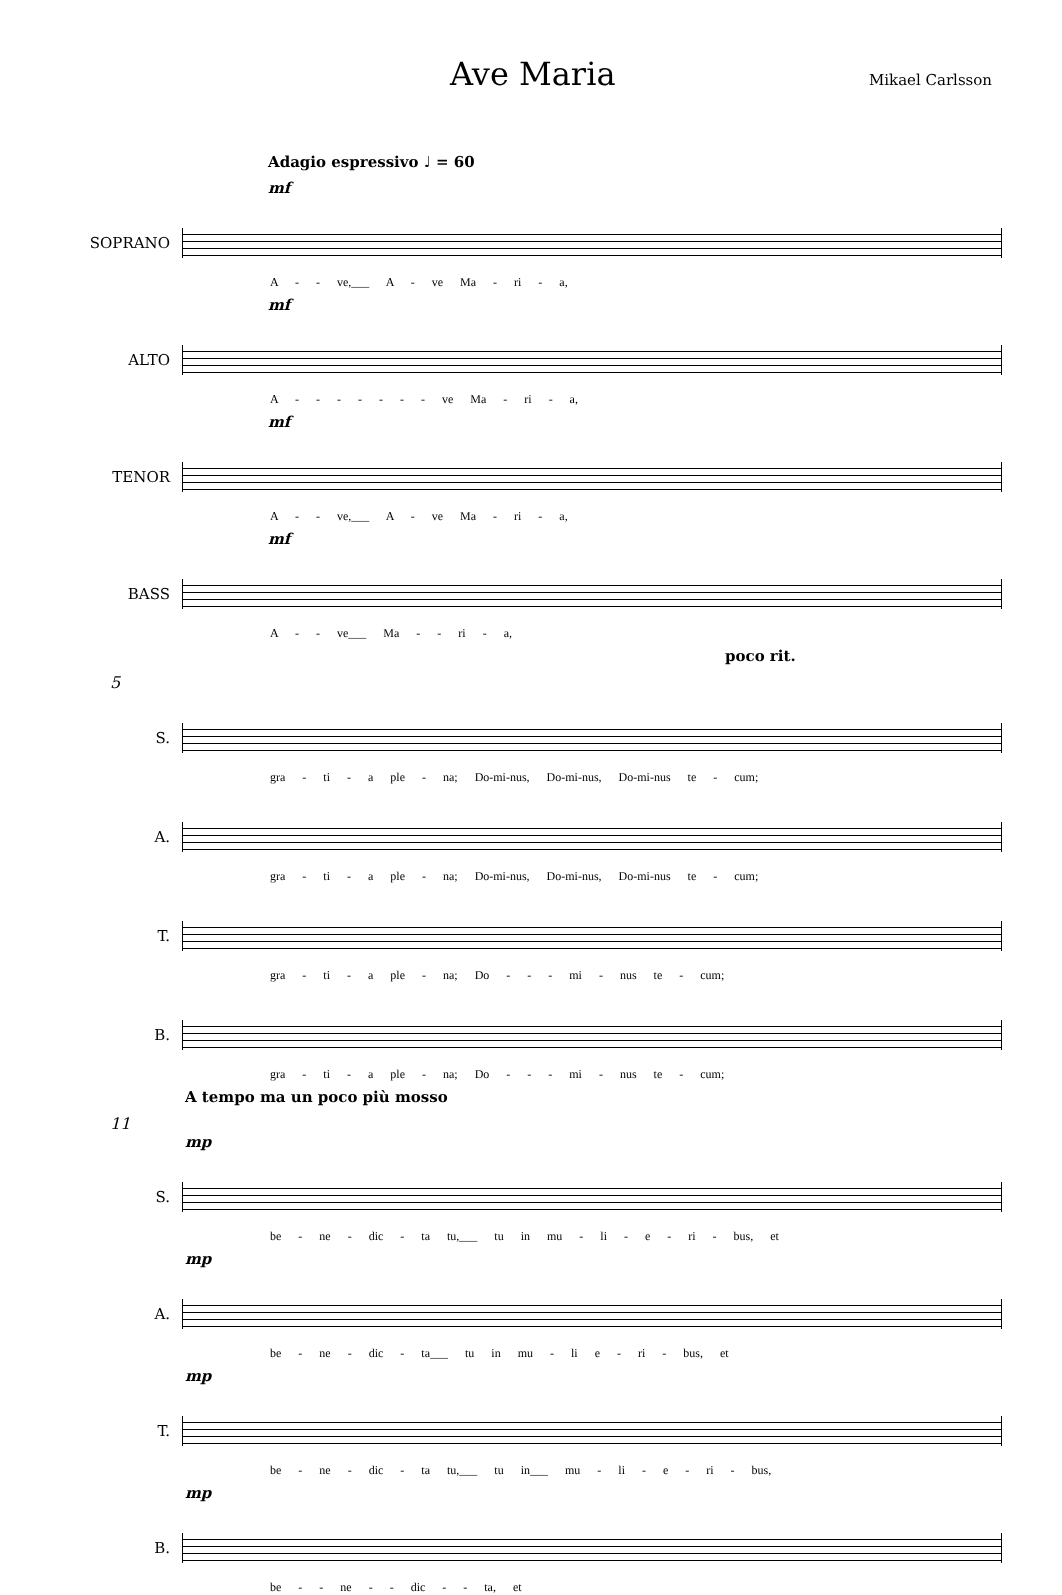Ave Maria
Mikael Carlsson
Adagio espressivo ♩ = 60
mf
SOPRANO
A - - ve,___ A - ve Ma - ri - a,
mf
ALTO
A - - - - - - - ve Ma - ri - a,
mf
TENOR
A - - ve,___ A - ve Ma - ri - a,
mf
BASS
A - - ve___ Ma - - ri - a,
poco rit.
5
S.
gra - ti - a ple - na; Do-mi-nus, Do-mi-nus, Do-mi-nus te - cum;
A.
gra - ti - a ple - na; Do-mi-nus, Do-mi-nus, Do-mi-nus te - cum;
T.
gra - ti - a ple - na; Do - - - mi - nus te - cum;
B.
gra - ti - a ple - na; Do - - - mi - nus te - cum;
A tempo ma un poco più mosso
11
mp
S.
be - ne - dic - ta tu,___ tu in mu - li - e - ri - bus, et
mp
A.
be - ne - dic - ta___ tu in mu - li e - ri - bus, et
mp
T.
be - ne - dic - ta tu,___ tu in___ mu - li - e - ri - bus,
mp
B.
be - - ne - - dic - - ta, et